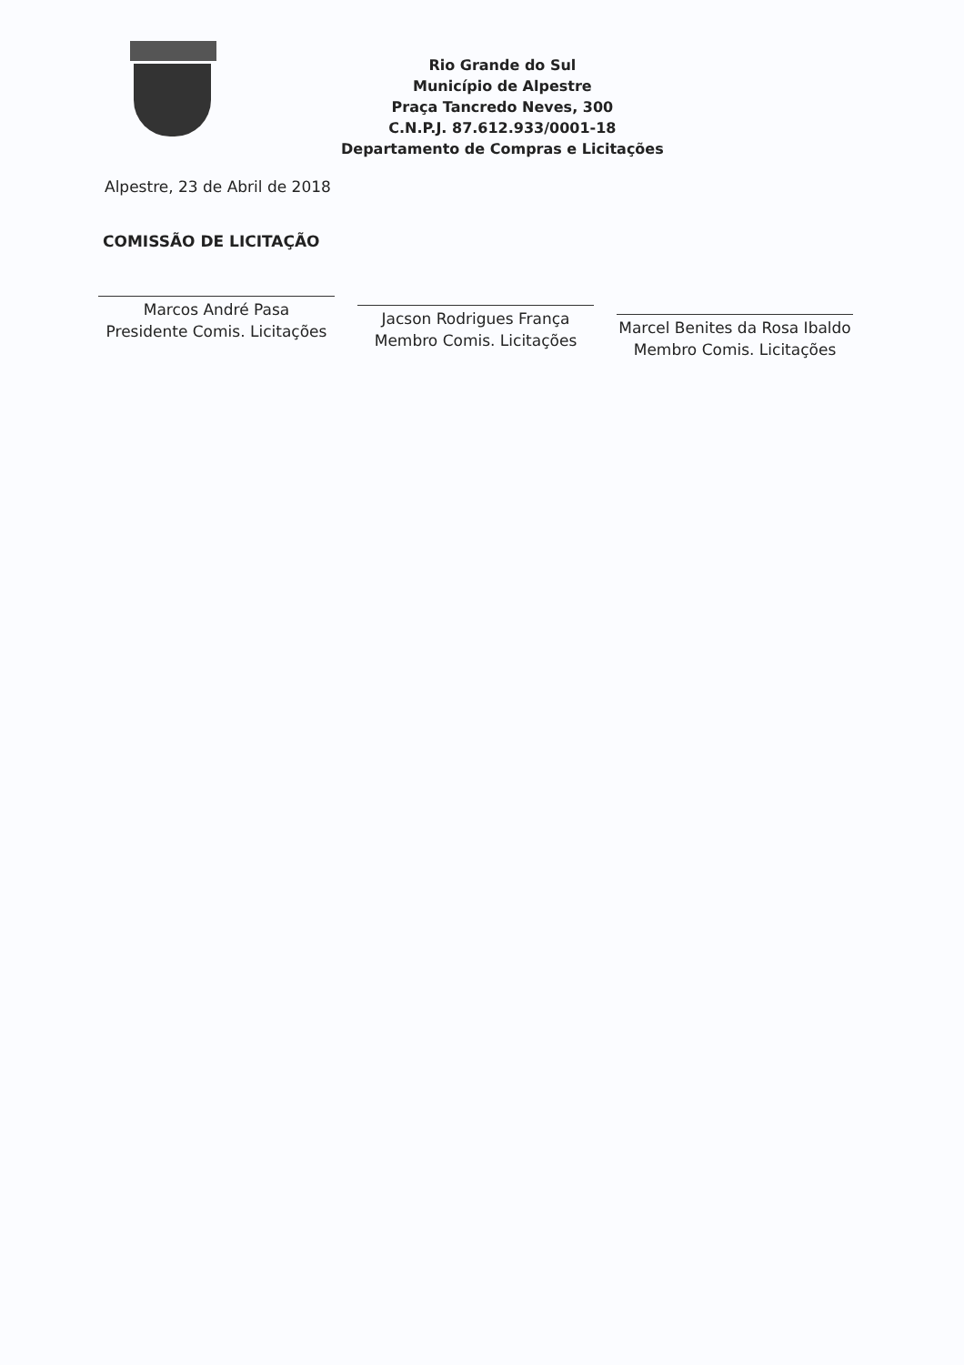Rio Grande do Sul
Município de Alpestre
Praça Tancredo Neves, 300
C.N.P.J. 87.612.933/0001-18
Departamento de Compras e Licitações
Alpestre, 23 de Abril de 2018
COMISSÃO DE LICITAÇÃO
Marcos André Pasa
Presidente Comis. Licitações
Jacson Rodrigues França
Membro Comis. Licitações
Marcel Benites da Rosa Ibaldo
Membro Comis. Licitações